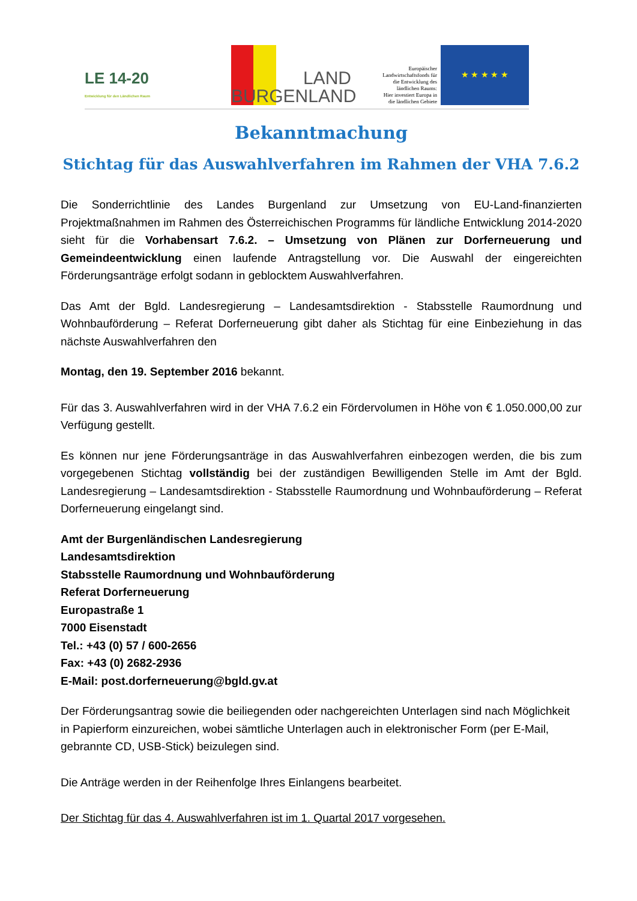LE 14-20
Entwicklung für den Ländlichen Raum
LAND
BURGENLAND
Europäischer
Landwirtschaftsfonds für
die Entwicklung des
ländlichen Raums:
Hier investiert Europa in
die ländlichen Gebiete
★ ★ ★ ★ ★
Bekanntmachung
Stichtag für das Auswahlverfahren im Rahmen der VHA 7.6.2
Die Sonderrichtlinie des Landes Burgenland zur Umsetzung von EU-Land-finanzierten Projektmaßnahmen im Rahmen des Österreichischen Programms für ländliche Entwicklung 2014-2020 sieht für die Vorhabensart 7.6.2. – Umsetzung von Plänen zur Dorferneuerung und Gemeindeentwicklung einen laufende Antragstellung vor. Die Auswahl der eingereichten Förderungsanträge erfolgt sodann in geblocktem Auswahlverfahren.
Das Amt der Bgld. Landesregierung – Landesamtsdirektion - Stabsstelle Raumordnung und Wohnbauförderung – Referat Dorferneuerung gibt daher als Stichtag für eine Einbeziehung in das nächste Auswahlverfahren den
Montag, den 19. September 2016 bekannt.
Für das 3. Auswahlverfahren wird in der VHA 7.6.2 ein Fördervolumen in Höhe von € 1.050.000,00 zur Verfügung gestellt.
Es können nur jene Förderungsanträge in das Auswahlverfahren einbezogen werden, die bis zum vorgegebenen Stichtag vollständig bei der zuständigen Bewilligenden Stelle im Amt der Bgld. Landesregierung – Landesamtsdirektion - Stabsstelle Raumordnung und Wohnbauförderung – Referat Dorferneuerung eingelangt sind.
Amt der Burgenländischen Landesregierung
Landesamtsdirektion
Stabsstelle Raumordnung und Wohnbauförderung
Referat Dorferneuerung
Europastraße 1
7000 Eisenstadt
Tel.: +43 (0) 57 / 600-2656
Fax: +43 (0) 2682-2936
E-Mail: post.dorferneuerung@bgld.gv.at
Der Förderungsantrag sowie die beiliegenden oder nachgereichten Unterlagen sind nach Möglichkeit in Papierform einzureichen, wobei sämtliche Unterlagen auch in elektronischer Form (per E-Mail, gebrannte CD, USB-Stick) beizulegen sind.
Die Anträge werden in der Reihenfolge Ihres Einlangens bearbeitet.
Der Stichtag für das 4. Auswahlverfahren ist im 1. Quartal 2017 vorgesehen.